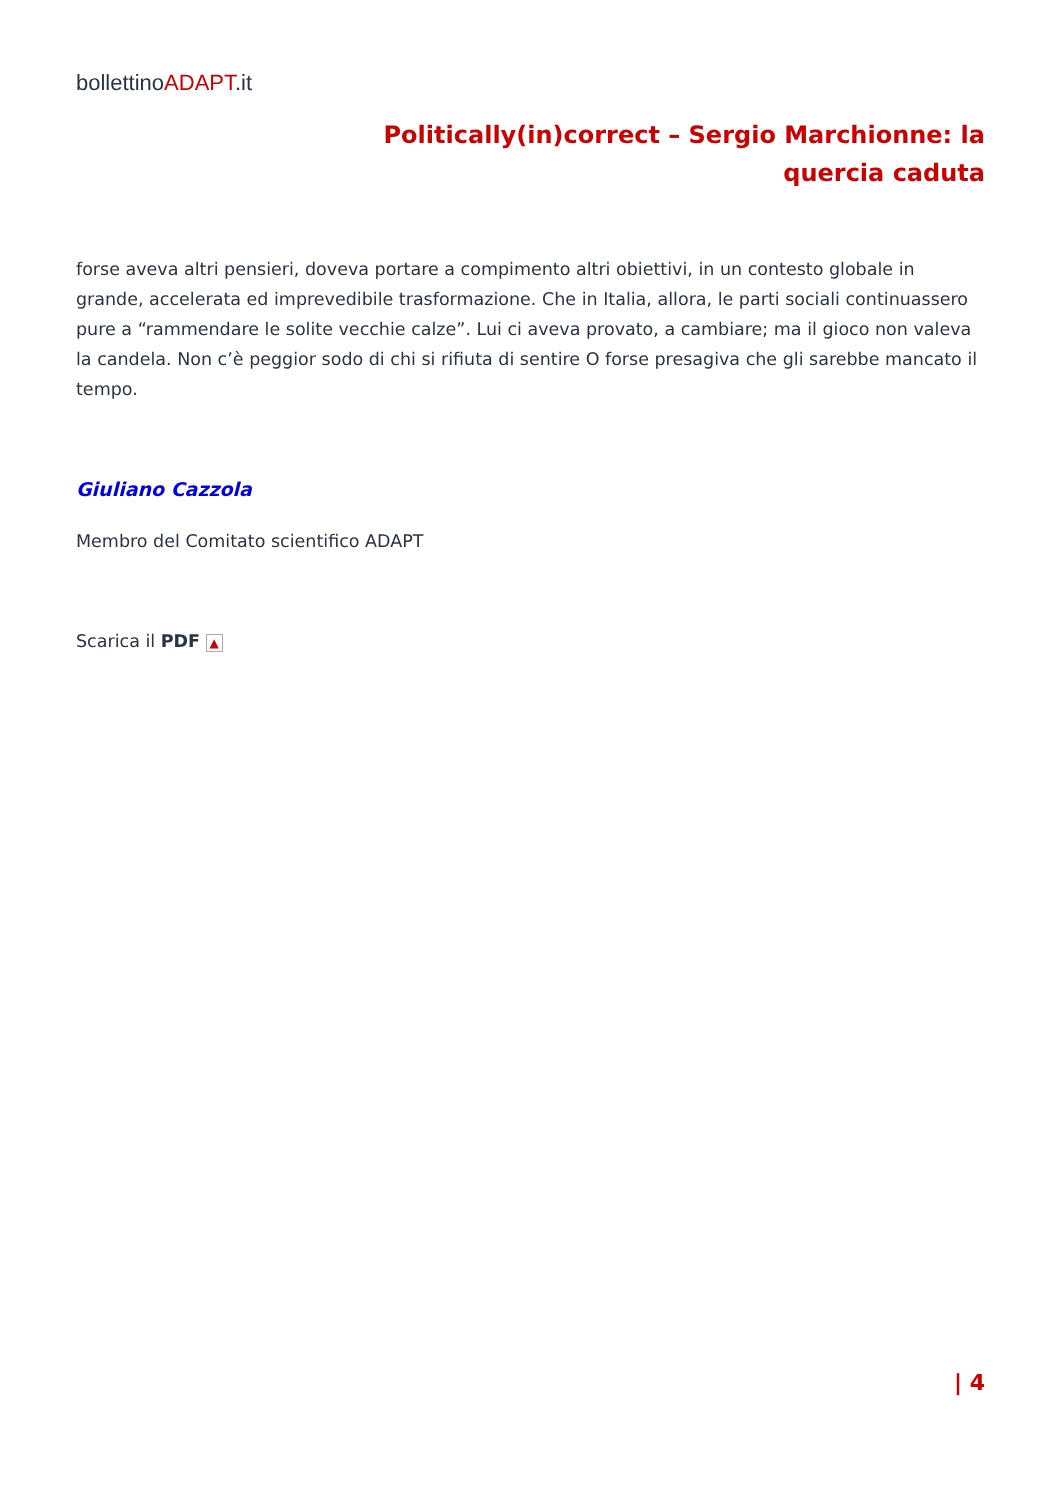bollettinoADAPT.it
Politically(in)correct – Sergio Marchionne: la quercia caduta
forse aveva altri pensieri, doveva portare a compimento altri obiettivi, in un contesto globale in grande, accelerata ed imprevedibile trasformazione. Che in Italia, allora, le parti sociali continuassero pure a “rammendare le solite vecchie calze”. Lui ci aveva provato, a cambiare; ma il gioco non valeva la candela. Non c’è peggior sodo di chi si rifiuta di sentire O forse presagiva che gli sarebbe mancato il tempo.
Giuliano Cazzola
Membro del Comitato scientifico ADAPT
Scarica il PDF ▲
| 4